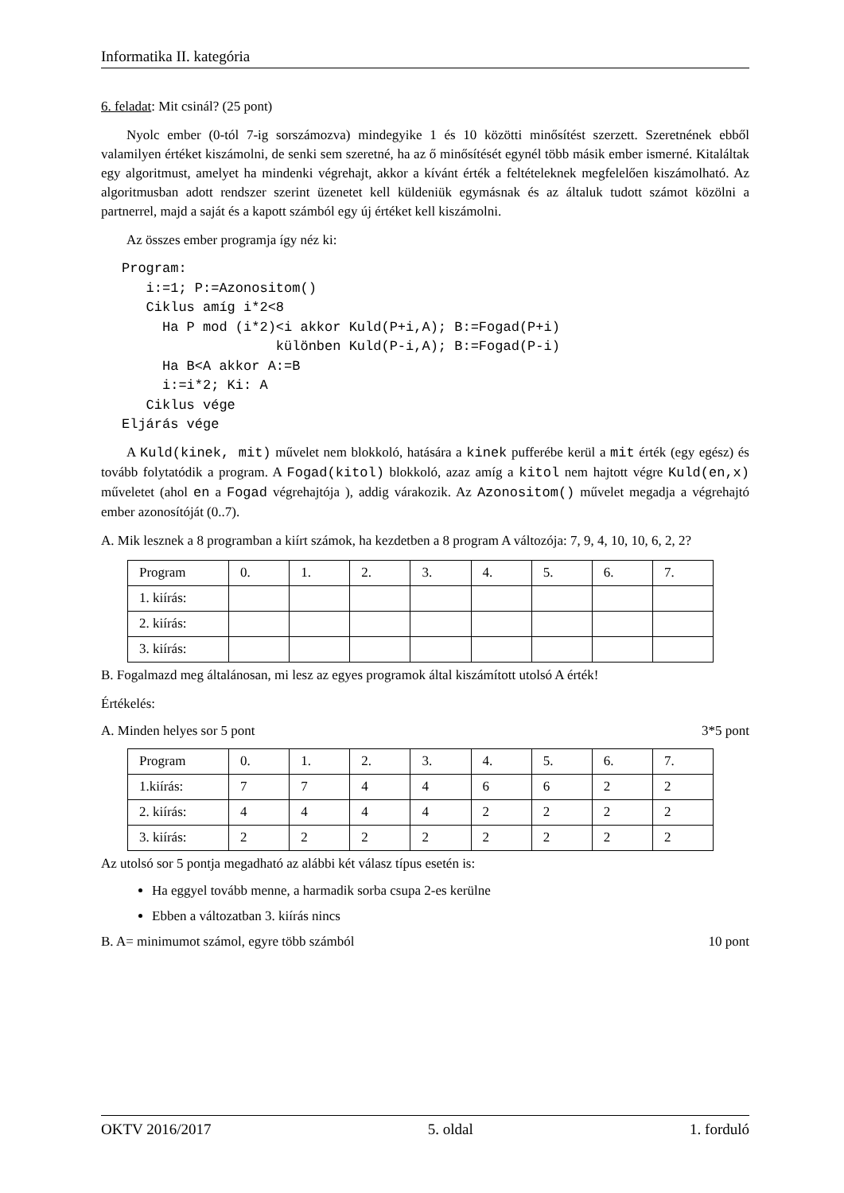Informatika II. kategória
6. feladat: Mit csinál? (25 pont)
Nyolc ember (0-tól 7-ig sorszámozva) mindegyike 1 és 10 közötti minősítést szerzett. Szeretnének ebből valamilyen értéket kiszámolni, de senki sem szeretné, ha az ő minősítését egynél több másik ember ismerné. Kitaláltak egy algoritmust, amelyet ha mindenki végrehajt, akkor a kívánt érték a feltételeknek megfelelően kiszámolható. Az algoritmusban adott rendszer szerint üzenetet kell küldeniük egymásnak és az általuk tudott számot közölni a partnerrel, majd a saját és a kapott számból egy új értéket kell kiszámolni.
Az összes ember programja így néz ki:
Program:
   i:=1; P:=Azonositom()
   Ciklus amíg i*2<8
     Ha P mod (i*2)<i akkor Kuld(P+i,A); B:=Fogad(P+i)
                   különben Kuld(P-i,A); B:=Fogad(P-i)
     Ha B<A akkor A:=B
     i:=i*2; Ki: A
   Ciklus vége
Eljárás vége
A Kuld(kinek, mit) művelet nem blokkoló, hatására a kinek pufferébe kerül a mit érték (egy egész) és tovább folytatódik a program. A Fogad(kitol) blokkoló, azaz amíg a kitol nem hajtott végre Kuld(en,x) műveletet (ahol en a Fogad végrehajtója ), addig várakozik. Az Azonositom() művelet megadja a végrehajtó ember azonosítóját (0..7).
A. Mik lesznek a 8 programban a kiírt számok, ha kezdetben a 8 program A változója: 7, 9, 4, 10, 10, 6, 2, 2?
| Program | 0. | 1. | 2. | 3. | 4. | 5. | 6. | 7. |
| 1. kiírás: | | | | | | | | |
| 2. kiírás: | | | | | | | | |
| 3. kiírás: | | | | | | | | |
B. Fogalmazd meg általánosan, mi lesz az egyes programok által kiszámított utolsó A érték!
Értékelés:
A. Minden helyes sor 5 pont 3*5 pont
| Program | 0. | 1. | 2. | 3. | 4. | 5. | 6. | 7. |
| 1.kiírás: | 7 | 7 | 4 | 4 | 6 | 6 | 2 | 2 |
| 2. kiírás: | 4 | 4 | 4 | 4 | 2 | 2 | 2 | 2 |
| 3. kiírás: | 2 | 2 | 2 | 2 | 2 | 2 | 2 | 2 |
Az utolsó sor 5 pontja megadható az alábbi két válasz típus esetén is:
Ha eggyel tovább menne, a harmadik sorba csupa 2-es kerülne
Ebben a változatban 3. kiírás nincs
B. A= minimumot számol, egyre több számból 10 pont
OKTV 2016/2017 5. oldal 1. forduló